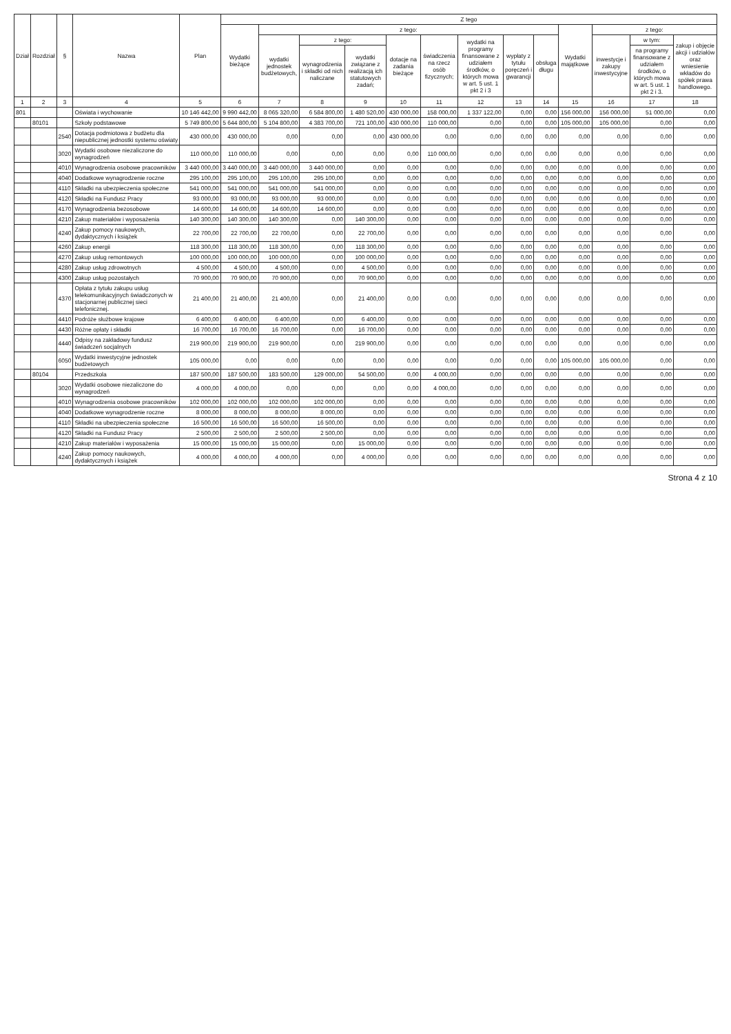| Dział | Rozdział | § | Nazwa | Plan | Z tego | | | | | | | | | | | | |
| --- | --- | --- | --- | --- | --- | --- | --- | --- | --- | --- | --- | --- | --- | --- | --- | --- | --- |
| | | | | | Wydatki bieżące | z tego: | | | | | | | | Wydatki majątkowe | z tego: | | |
| | | | | | | wydatki jednostek budżetowych, | z tego: | | dotacje na zadania bieżące | świadczenia na rzecz osób fizycznych; | wydatki na programy finansowane z udziałem środków, o których mowa w art. 5 ust. 1 pkt 2 i 3 | wypłaty z tytułu poręczeń i gwarancji | obsługa długu | | inwestycje i zakupy inwestycyjne | w tym: | zakup i objęcie akcji i udziałów oraz wniesienie wkładów do spółek prawa handlowego. |
| | | | | | | | wynagrodzenia i składki od nich naliczane | wydatki związane z realizacją ich statutowych zadań; | | | | | | | | na programy finansowane z udziałem środków, o których mowa w art. 5 ust. 1 pkt 2 i 3. | |
| 1 | 2 | 3 | 4 | 5 | 6 | 7 | 8 | 9 | 10 | 11 | 12 | 13 | 14 | 15 | 16 | 17 | 18 |
| 801 | | | Oświata i wychowanie | 10 146 442,00 | 9 990 442,00 | 8 065 320,00 | 6 584 800,00 | 1 480 520,00 | 430 000,00 | 158 000,00 | 1 337 122,00 | 0,00 | 0,00 | 156 000,00 | 156 000,00 | 51 000,00 | 0,00 |
| | 80101 | | Szkoły podstawowe | 5 749 800,00 | 5 644 800,00 | 5 104 800,00 | 4 383 700,00 | 721 100,00 | 430 000,00 | 110 000,00 | 0,00 | 0,00 | 0,00 | 105 000,00 | 105 000,00 | 0,00 | 0,00 |
| | | 2540 | Dotacja podmiotowa z budżetu dla niepublicznej jednostki systemu oświaty | 430 000,00 | 430 000,00 | 0,00 | 0,00 | 0,00 | 430 000,00 | 0,00 | 0,00 | 0,00 | 0,00 | 0,00 | 0,00 | 0,00 | 0,00 |
| | | 3020 | Wydatki osobowe niezaliczone do wynagrodzeń | 110 000,00 | 110 000,00 | 0,00 | 0,00 | 0,00 | 0,00 | 110 000,00 | 0,00 | 0,00 | 0,00 | 0,00 | 0,00 | 0,00 | 0,00 |
| | | 4010 | Wynagrodzenia osobowe pracowników | 3 440 000,00 | 3 440 000,00 | 3 440 000,00 | 3 440 000,00 | 0,00 | 0,00 | 0,00 | 0,00 | 0,00 | 0,00 | 0,00 | 0,00 | 0,00 | 0,00 |
| | | 4040 | Dodatkowe wynagrodzenie roczne | 295 100,00 | 295 100,00 | 295 100,00 | 295 100,00 | 0,00 | 0,00 | 0,00 | 0,00 | 0,00 | 0,00 | 0,00 | 0,00 | 0,00 | 0,00 |
| | | 4110 | Składki na ubezpieczenia społeczne | 541 000,00 | 541 000,00 | 541 000,00 | 541 000,00 | 0,00 | 0,00 | 0,00 | 0,00 | 0,00 | 0,00 | 0,00 | 0,00 | 0,00 | 0,00 |
| | | 4120 | Składki na Fundusz Pracy | 93 000,00 | 93 000,00 | 93 000,00 | 93 000,00 | 0,00 | 0,00 | 0,00 | 0,00 | 0,00 | 0,00 | 0,00 | 0,00 | 0,00 | 0,00 |
| | | 4170 | Wynagrodzenia bezosobowe | 14 600,00 | 14 600,00 | 14 600,00 | 14 600,00 | 0,00 | 0,00 | 0,00 | 0,00 | 0,00 | 0,00 | 0,00 | 0,00 | 0,00 | 0,00 |
| | | 4210 | Zakup materiałów i wyposażenia | 140 300,00 | 140 300,00 | 140 300,00 | 0,00 | 140 300,00 | 0,00 | 0,00 | 0,00 | 0,00 | 0,00 | 0,00 | 0,00 | 0,00 | 0,00 |
| | | 4240 | Zakup pomocy naukowych, dydaktycznych i książek | 22 700,00 | 22 700,00 | 22 700,00 | 0,00 | 22 700,00 | 0,00 | 0,00 | 0,00 | 0,00 | 0,00 | 0,00 | 0,00 | 0,00 | 0,00 |
| | | 4260 | Zakup energii | 118 300,00 | 118 300,00 | 118 300,00 | 0,00 | 118 300,00 | 0,00 | 0,00 | 0,00 | 0,00 | 0,00 | 0,00 | 0,00 | 0,00 | 0,00 |
| | | 4270 | Zakup usług remontowych | 100 000,00 | 100 000,00 | 100 000,00 | 0,00 | 100 000,00 | 0,00 | 0,00 | 0,00 | 0,00 | 0,00 | 0,00 | 0,00 | 0,00 | 0,00 |
| | | 4280 | Zakup usług zdrowotnych | 4 500,00 | 4 500,00 | 4 500,00 | 0,00 | 4 500,00 | 0,00 | 0,00 | 0,00 | 0,00 | 0,00 | 0,00 | 0,00 | 0,00 | 0,00 |
| | | 4300 | Zakup usług pozostałych | 70 900,00 | 70 900,00 | 70 900,00 | 0,00 | 70 900,00 | 0,00 | 0,00 | 0,00 | 0,00 | 0,00 | 0,00 | 0,00 | 0,00 | 0,00 |
| | | 4370 | Opłata z tytułu zakupu usług telekomunikacyjnych świadczonych w stacjonarnej publicznej sieci telefonicznej. | 21 400,00 | 21 400,00 | 21 400,00 | 0,00 | 21 400,00 | 0,00 | 0,00 | 0,00 | 0,00 | 0,00 | 0,00 | 0,00 | 0,00 | 0,00 |
| | | 4410 | Podróże służbowe krajowe | 6 400,00 | 6 400,00 | 6 400,00 | 0,00 | 6 400,00 | 0,00 | 0,00 | 0,00 | 0,00 | 0,00 | 0,00 | 0,00 | 0,00 | 0,00 |
| | | 4430 | Różne opłaty i składki | 16 700,00 | 16 700,00 | 16 700,00 | 0,00 | 16 700,00 | 0,00 | 0,00 | 0,00 | 0,00 | 0,00 | 0,00 | 0,00 | 0,00 | 0,00 |
| | | 4440 | Odpisy na zakładowy fundusz świadczeń socjalnych | 219 900,00 | 219 900,00 | 219 900,00 | 0,00 | 219 900,00 | 0,00 | 0,00 | 0,00 | 0,00 | 0,00 | 0,00 | 0,00 | 0,00 | 0,00 |
| | | 6050 | Wydatki inwestycyjne jednostek budżetowych | 105 000,00 | 0,00 | 0,00 | 0,00 | 0,00 | 0,00 | 0,00 | 0,00 | 0,00 | 0,00 | 105 000,00 | 105 000,00 | 0,00 | 0,00 |
| | 80104 | | Przedszkola | 187 500,00 | 187 500,00 | 183 500,00 | 129 000,00 | 54 500,00 | 0,00 | 4 000,00 | 0,00 | 0,00 | 0,00 | 0,00 | 0,00 | 0,00 | 0,00 |
| | | 3020 | Wydatki osobowe niezaliczone do wynagrodzeń | 4 000,00 | 4 000,00 | 0,00 | 0,00 | 0,00 | 0,00 | 4 000,00 | 0,00 | 0,00 | 0,00 | 0,00 | 0,00 | 0,00 | 0,00 |
| | | 4010 | Wynagrodzenia osobowe pracowników | 102 000,00 | 102 000,00 | 102 000,00 | 102 000,00 | 0,00 | 0,00 | 0,00 | 0,00 | 0,00 | 0,00 | 0,00 | 0,00 | 0,00 | 0,00 |
| | | 4040 | Dodatkowe wynagrodzenie roczne | 8 000,00 | 8 000,00 | 8 000,00 | 8 000,00 | 0,00 | 0,00 | 0,00 | 0,00 | 0,00 | 0,00 | 0,00 | 0,00 | 0,00 | 0,00 |
| | | 4110 | Składki na ubezpieczenia społeczne | 16 500,00 | 16 500,00 | 16 500,00 | 16 500,00 | 0,00 | 0,00 | 0,00 | 0,00 | 0,00 | 0,00 | 0,00 | 0,00 | 0,00 | 0,00 |
| | | 4120 | Składki na Fundusz Pracy | 2 500,00 | 2 500,00 | 2 500,00 | 2 500,00 | 0,00 | 0,00 | 0,00 | 0,00 | 0,00 | 0,00 | 0,00 | 0,00 | 0,00 | 0,00 |
| | | 4210 | Zakup materiałów i wyposażenia | 15 000,00 | 15 000,00 | 15 000,00 | 0,00 | 15 000,00 | 0,00 | 0,00 | 0,00 | 0,00 | 0,00 | 0,00 | 0,00 | 0,00 | 0,00 |
| | | 4240 | Zakup pomocy naukowych, dydaktycznych i książek | 4 000,00 | 4 000,00 | 4 000,00 | 0,00 | 4 000,00 | 0,00 | 0,00 | 0,00 | 0,00 | 0,00 | 0,00 | 0,00 | 0,00 | 0,00 |
Strona 4 z 10